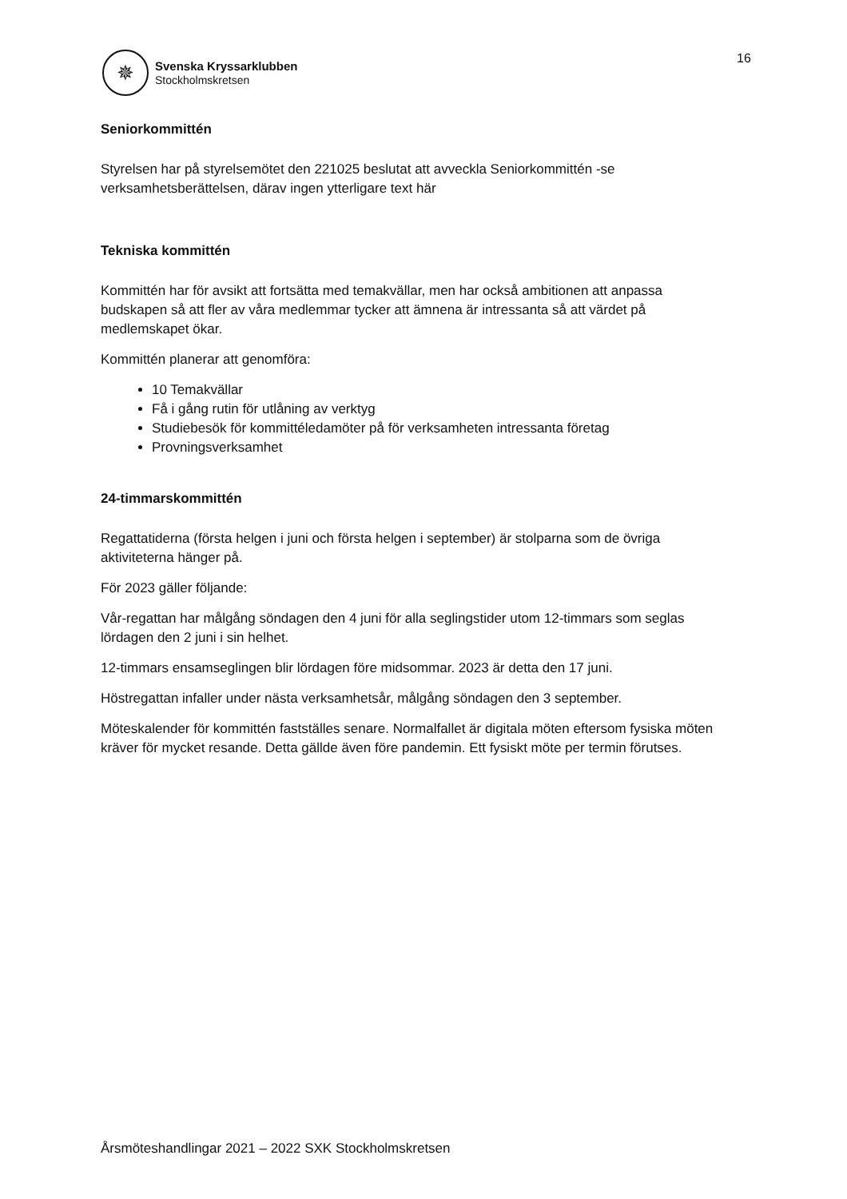✵
Svenska Kryssarklubben
Stockholmskretsen
16
Seniorkommittén
Styrelsen har på styrelsemötet den 221025 beslutat att avveckla Seniorkommittén -se verksamhetsberättelsen, därav ingen ytterligare text här
Tekniska kommittén
Kommittén har för avsikt att fortsätta med temakvällar, men har också ambitionen att anpassa budskapen så att fler av våra medlemmar tycker att ämnena är intressanta så att värdet på medlemskapet ökar.
Kommittén planerar att genomföra:
10 Temakvällar
Få i gång rutin för utlåning av verktyg
Studiebesök för kommittéledamöter på för verksamheten intressanta företag
Provningsverksamhet
24-timmarskommittén
Regattatiderna (första helgen i juni och första helgen i september) är stolparna som de övriga aktiviteterna hänger på.
För 2023 gäller följande:
Vår-regattan har målgång söndagen den 4 juni för alla seglingstider utom 12-timmars som seglas lördagen den 2 juni i sin helhet.
12-timmars ensamseglingen blir lördagen före midsommar. 2023 är detta den 17 juni.
Höstregattan infaller under nästa verksamhetsår, målgång söndagen den 3 september.
Möteskalender för kommittén fastställes senare. Normalfallet är digitala möten eftersom fysiska möten kräver för mycket resande. Detta gällde även före pandemin. Ett fysiskt möte per termin förutses.
Årsmöteshandlingar 2021 – 2022 SXK Stockholmskretsen